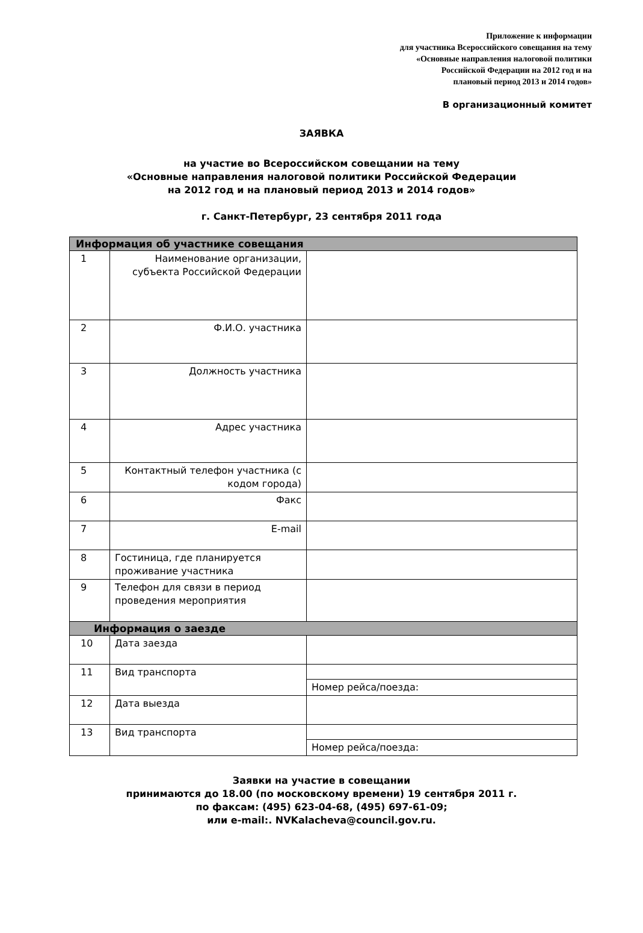Приложение к информации
для участника Всероссийского совещания на тему
«Основные направления налоговой политики
Российской Федерации на 2012 год и на
плановый период 2013 и 2014 годов»
В организационный комитет
ЗАЯВКА
на участие во Всероссийском совещании на тему
«Основные направления налоговой политики Российской Федерации
на 2012 год и на плановый период 2013 и 2014 годов»
г. Санкт-Петербург, 23 сентября 2011 года
| Информация об участнике совещания | | |
| 1 | Наименование организации, субъекта Российской Федерации | |
| 2 | Ф.И.О. участника | |
| 3 | Должность участника | |
| 4 | Адрес участника | |
| 5 | Контактный телефон участника (с кодом города) | |
| 6 | Факс | |
| 7 | E-mail | |
| 8 | Гостиница, где планируется проживание участника | |
| 9 | Телефон для связи в период проведения мероприятия | |
| Информация о заезде | | |
| 10 | Дата заезда | |
| 11 | Вид транспорта | |
| | | Номер рейса/поезда: |
| 12 | Дата выезда | |
| 13 | Вид транспорта | |
| | | Номер рейса/поезда: |
Заявки на участие в совещании
принимаются до 18.00 (по московскому времени) 19 сентября 2011 г.
по факсам: (495) 623-04-68, (495) 697-61-09;
или e-mail:. NVKalacheva@council.gov.ru.